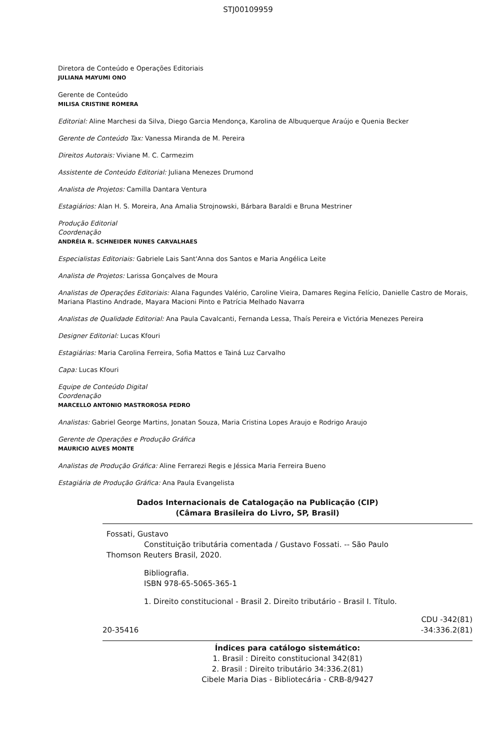STJ00109959
Diretora de Conteúdo e Operações Editoriais
JULIANA MAYUMI ONO
Gerente de Conteúdo
MILISA CRISTINE ROMERA
Editorial: Aline Marchesi da Silva, Diego Garcia Mendonça, Karolina de Albuquerque Araújo e Quenia Becker
Gerente de Conteúdo Tax: Vanessa Miranda de M. Pereira
Direitos Autorais: Viviane M. C. Carmezim
Assistente de Conteúdo Editorial: Juliana Menezes Drumond
Analista de Projetos: Camilla Dantara Ventura
Estagiários: Alan H. S. Moreira, Ana Amalia Strojnowski, Bárbara Baraldi e Bruna Mestriner
Produção Editorial
Coordenação
ANDRÉIA R. SCHNEIDER NUNES CARVALHAES
Especialistas Editoriais: Gabriele Lais Sant'Anna dos Santos e Maria Angélica Leite
Analista de Projetos: Larissa Gonçalves de Moura
Analistas de Operações Editoriais: Alana Fagundes Valério, Caroline Vieira, Damares Regina Felício, Danielle Castro de Morais, Mariana Plastino Andrade, Mayara Macioni Pinto e Patrícia Melhado Navarra
Analistas de Qualidade Editorial: Ana Paula Cavalcanti, Fernanda Lessa, Thaís Pereira e Victória Menezes Pereira
Designer Editorial: Lucas Kfouri
Estagiárias: Maria Carolina Ferreira, Sofia Mattos e Tainá Luz Carvalho
Capa: Lucas Kfouri
Equipe de Conteúdo Digital
Coordenação
MARCELLO ANTONIO MASTROROSA PEDRO
Analistas: Gabriel George Martins, Jonatan Souza, Maria Cristina Lopes Araujo e Rodrigo Araujo
Gerente de Operações e Produção Gráfica
MAURICIO ALVES MONTE
Analistas de Produção Gráfica: Aline Ferrarezi Regis e Jéssica Maria Ferreira Bueno
Estagiária de Produção Gráfica: Ana Paula Evangelista
Dados Internacionais de Catalogação na Publicação (CIP)
(Câmara Brasileira do Livro, SP, Brasil)
Fossati, Gustavo
Constituição tributária comentada / Gustavo Fossati. -- São Paulo
Thomson Reuters Brasil, 2020.
Bibliografia.
ISBN 978-65-5065-365-1
1. Direito constitucional - Brasil 2. Direito tributário - Brasil I. Título.
CDU -342(81)
20-35416 -34:336.2(81)
Índices para catálogo sistemático:
1. Brasil : Direito constitucional 342(81)
2. Brasil : Direito tributário 34:336.2(81)
Cibele Maria Dias - Bibliotecária - CRB-8/9427